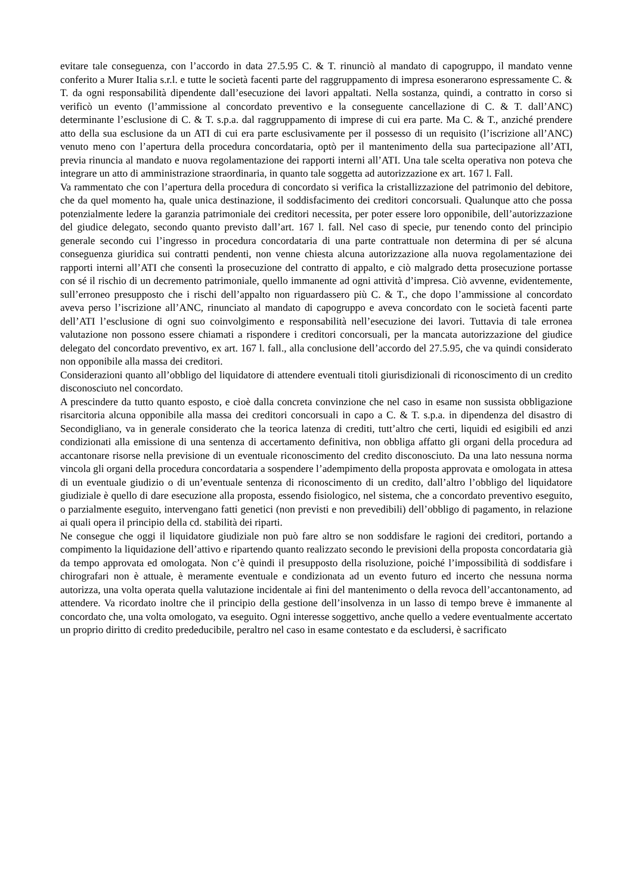evitare tale conseguenza, con l’accordo in data 27.5.95 C. & T. rinunciò al mandato di capogruppo, il mandato venne conferito a Murer Italia s.r.l. e tutte le società facenti parte del raggruppamento di impresa esonerarono espressamente C. & T. da ogni responsabilità dipendente dall’esecuzione dei lavori appaltati. Nella sostanza, quindi, a contratto in corso si verificò un evento (l’ammissione al concordato preventivo e la conseguente cancellazione di C. & T. dall’ANC) determinante l’esclusione di C. & T. s.p.a. dal raggruppamento di imprese di cui era parte. Ma C. & T., anziché prendere atto della sua esclusione da un ATI di cui era parte esclusivamente per il possesso di un requisito (l’iscrizione all’ANC) venuto meno con l’apertura della procedura concordataria, optò per il mantenimento della sua partecipazione all’ATI, previa rinuncia al mandato e nuova regolamentazione dei rapporti interni all’ATI. Una tale scelta operativa non poteva che integrare un atto di amministrazione straordinaria, in quanto tale soggetta ad autorizzazione ex art. 167 l. Fall.
Va rammentato che con l’apertura della procedura di concordato si verifica la cristallizzazione del patrimonio del debitore, che da quel momento ha, quale unica destinazione, il soddisfacimento dei creditori concorsuali. Qualunque atto che possa potenzialmente ledere la garanzia patrimoniale dei creditori necessita, per poter essere loro opponibile, dell’autorizzazione del giudice delegato, secondo quanto previsto dall’art. 167 l. fall. Nel caso di specie, pur tenendo conto del principio generale secondo cui l’ingresso in procedura concordataria di una parte contrattuale non determina di per sé alcuna conseguenza giuridica sui contratti pendenti, non venne chiesta alcuna autorizzazione alla nuova regolamentazione dei rapporti interni all’ATI che consentì la prosecuzione del contratto di appalto, e ciò malgrado detta prosecuzione portasse con sé il rischio di un decremento patrimoniale, quello immanente ad ogni attività d’impresa. Ciò avvenne, evidentemente, sull’erroneo presupposto che i rischi dell’appalto non riguardassero più C. & T., che dopo l’ammissione al concordato aveva perso l’iscrizione all’ANC, rinunciato al mandato di capogruppo e aveva concordato con le società facenti parte dell’ATI l’esclusione di ogni suo coinvolgimento e responsabilità nell’esecuzione dei lavori. Tuttavia di tale erronea valutazione non possono essere chiamati a rispondere i creditori concorsuali, per la mancata autorizzazione del giudice delegato del concordato preventivo, ex art. 167 l. fall., alla conclusione dell’accordo del 27.5.95, che va quindi considerato non opponibile alla massa dei creditori.
Considerazioni quanto all’obbligo del liquidatore di attendere eventuali titoli giurisdizionali di riconoscimento di un credito disconosciuto nel concordato.
A prescindere da tutto quanto esposto, e cioè dalla concreta convinzione che nel caso in esame non sussista obbligazione risarcitoria alcuna opponibile alla massa dei creditori concorsuali in capo a C. & T. s.p.a. in dipendenza del disastro di Secondigliano, va in generale considerato che la teorica latenza di crediti, tutt’altro che certi, liquidi ed esigibili ed anzi condizionati alla emissione di una sentenza di accertamento definitiva, non obbliga affatto gli organi della procedura ad accantonare risorse nella previsione di un eventuale riconoscimento del credito disconosciuto. Da una lato nessuna norma vincola gli organi della procedura concordataria a sospendere l’adempimento della proposta approvata e omologata in attesa di un eventuale giudizio o di un’eventuale sentenza di riconoscimento di un credito, dall’altro l’obbligo del liquidatore giudiziale è quello di dare esecuzione alla proposta, essendo fisiologico, nel sistema, che a concordato preventivo eseguito, o parzialmente eseguito, intervengano fatti genetici (non previsti e non prevedibili) dell’obbligo di pagamento, in relazione ai quali opera il principio della cd. stabilità dei riparti.
Ne consegue che oggi il liquidatore giudiziale non può fare altro se non soddisfare le ragioni dei creditori, portando a compimento la liquidazione dell’attivo e ripartendo quanto realizzato secondo le previsioni della proposta concordataria già da tempo approvata ed omologata. Non c’è quindi il presupposto della risoluzione, poiché l’impossibilità di soddisfare i chirografari non è attuale, è meramente eventuale e condizionata ad un evento futuro ed incerto che nessuna norma autorizza, una volta operata quella valutazione incidentale ai fini del mantenimento o della revoca dell’accantonamento, ad attendere. Va ricordato inoltre che il principio della gestione dell’insolvenza in un lasso di tempo breve è immanente al concordato che, una volta omologato, va eseguito. Ogni interesse soggettivo, anche quello a vedere eventualmente accertato un proprio diritto di credito prededucibile, peraltro nel caso in esame contestato e da escludersi, è sacrificato